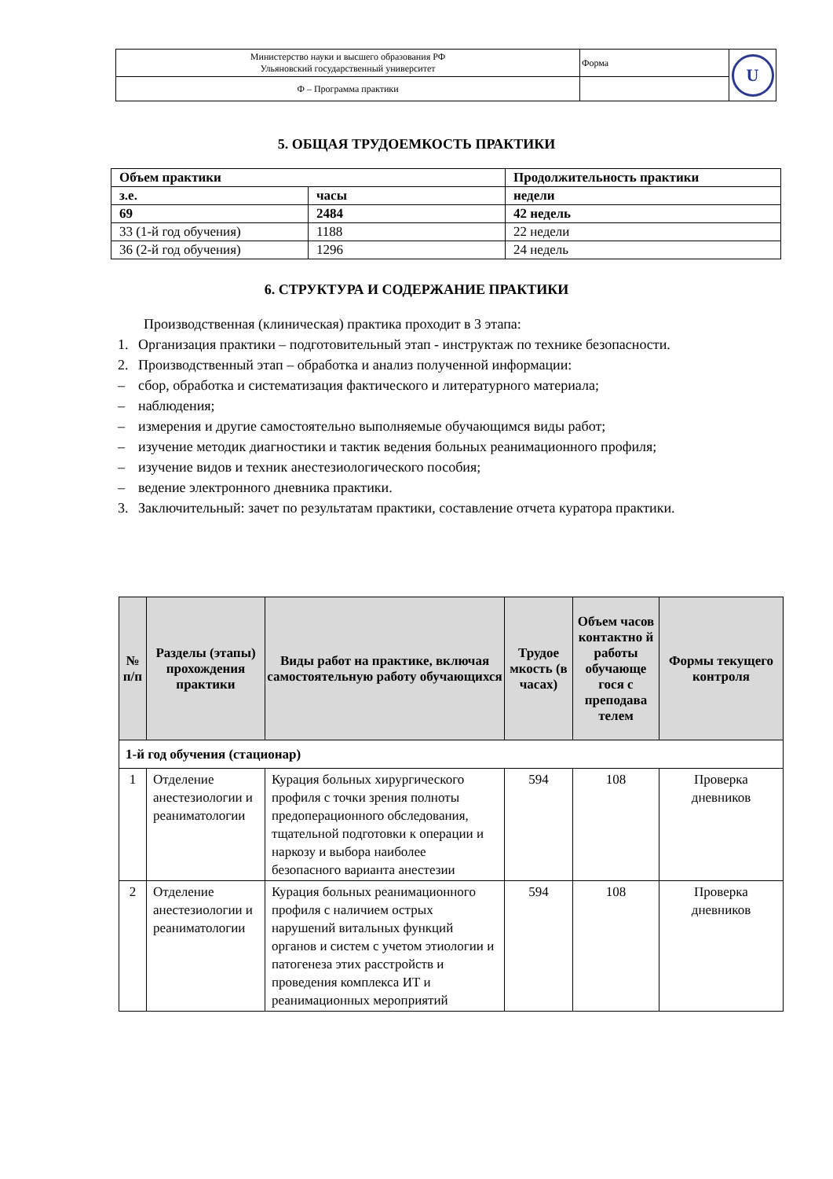| Министерство науки и высшего образования РФ Ульяновский государственный университет | Форма | U |
| Ф – Программа практики | | |
5. ОБЩАЯ ТРУДОЕМКОСТЬ ПРАКТИКИ
| Объем практики | | Продолжительность практики |
| з.е. | часы | недели |
| 69 | 2484 | 42 недель |
| 33 (1-й год обучения) | 1188 | 22 недели |
| 36 (2-й год обучения) | 1296 | 24 недель |
6. СТРУКТУРА И СОДЕРЖАНИЕ ПРАКТИКИ
Производственная (клиническая) практика проходит в 3 этапа:
1. Организация практики – подготовительный этап - инструктаж по технике безопасности.
2. Производственный этап – обработка и анализ полученной информации:
– сбор, обработка и систематизация фактического и литературного материала;
– наблюдения;
– измерения и другие самостоятельно выполняемые обучающимся виды работ;
– изучение методик диагностики и тактик ведения больных реанимационного профиля;
– изучение видов и техник анестезиологического пособия;
– ведение электронного дневника практики.
3. Заключительный: зачет по результатам практики, составление отчета куратора практики.
| № п/п | Разделы (этапы) прохождения практики | Виды работ на практике, включая самостоятельную работу обучающихся | Трудое мкость (в часах) | Объем часов контактно й работы обучающе гося с преподава телем | Формы текущего контроля |
| --- | --- | --- | --- | --- | --- |
| 1-й год обучения (стационар) | | | | | |
| 1 | Отделение анестезиологии и реаниматологии | Курация больных хирургического профиля с точки зрения полноты предоперационного обследования, тщательной подготовки к операции и наркозу и выбора наиболее безопасного варианта анестезии | 594 | 108 | Проверка дневников |
| 2 | Отделение анестезиологии и реаниматологии | Курация больных реанимационного профиля с наличием острых нарушений витальных функций органов и систем с учетом этиологии и патогенеза этих расстройств и проведения комплекса ИТ и реанимационных мероприятий | 594 | 108 | Проверка дневников |